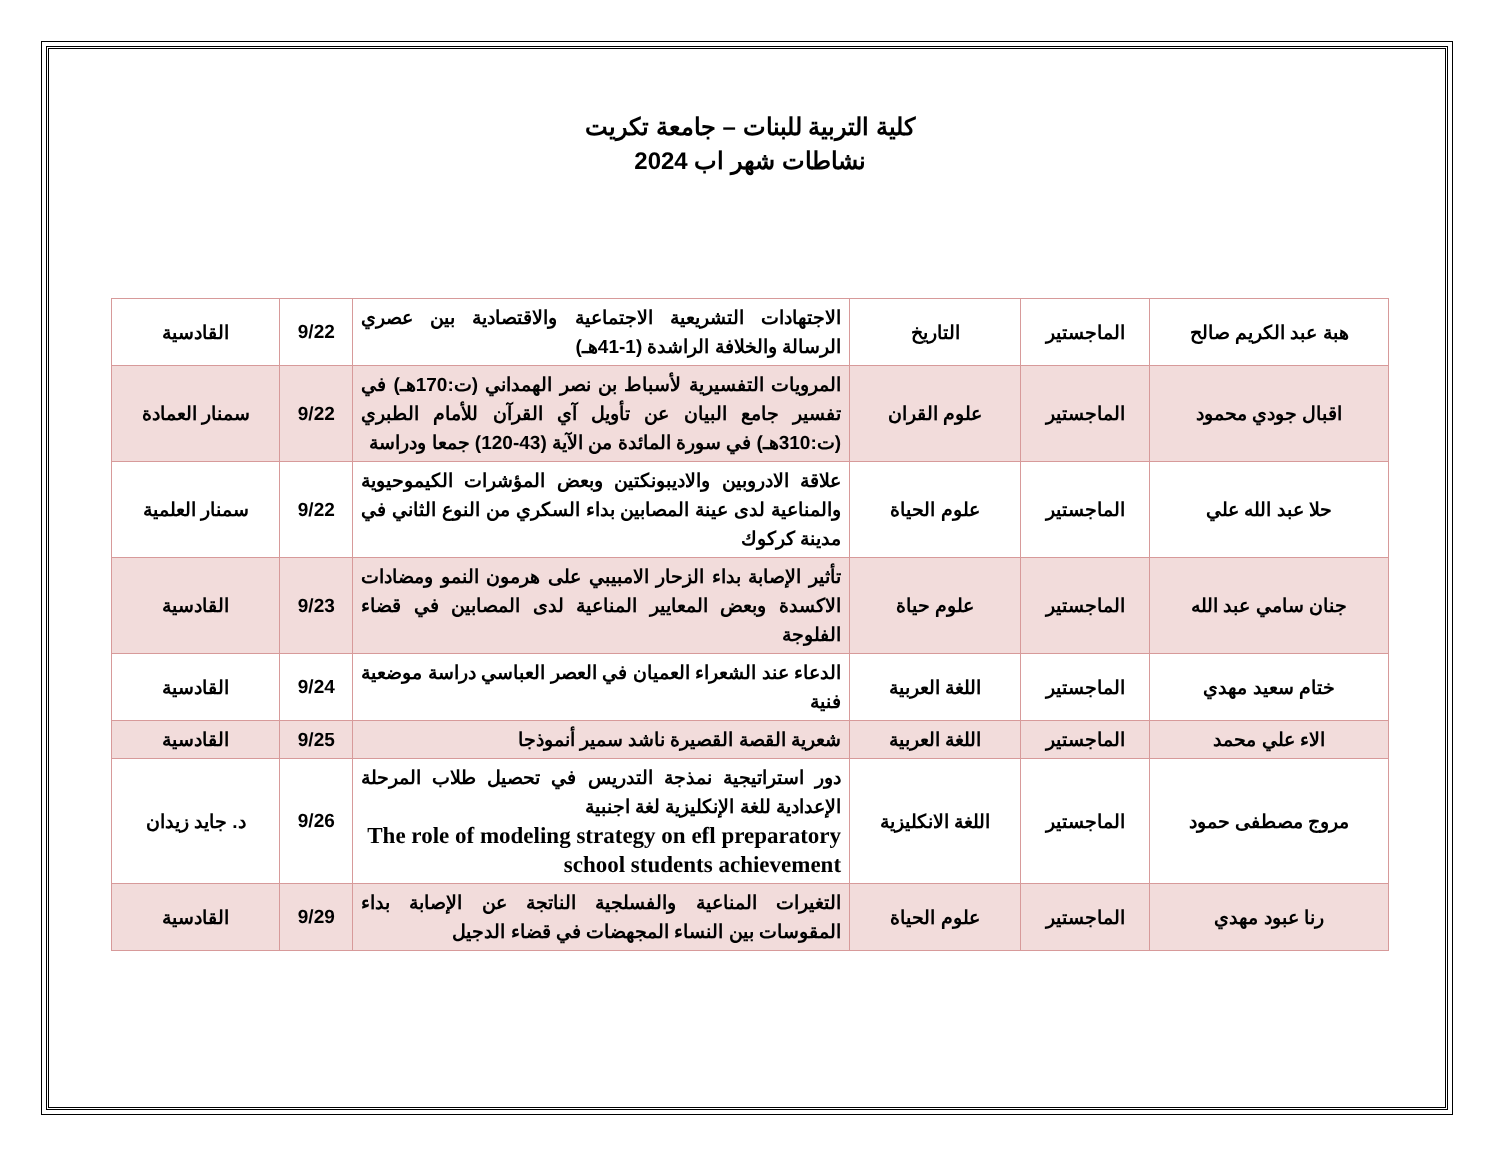كلية التربية للبنات – جامعة تكريت
نشاطات شهر اب 2024
| هبة عبد الكريم صالح | الماجستير | التاريخ | الاجتهادات التشريعية الاجتماعية والاقتصادية بين عصري الرسالة والخلافة الراشدة (1-41هـ) | 9/22 | القادسية |
| اقبال جودي محمود | الماجستير | علوم القران | المرويات التفسيرية لأسباط بن نصر الهمداني (ت:170هـ) في تفسير جامع البيان عن تأويل آي القرآن للأمام الطبري (ت:310هـ) في سورة المائدة من الآية (43-120) جمعا ودراسة | 9/22 | سمنار العمادة |
| حلا عبد الله علي | الماجستير | علوم الحياة | علاقة الادروبين والاديبونكتين وبعض المؤشرات الكيموحيوية والمناعية لدى عينة المصابين بداء السكري من النوع الثاني في مدينة كركوك | 9/22 | سمنار العلمية |
| جنان سامي عبد الله | الماجستير | علوم حياة | تأثير الإصابة بداء الزحار الامبيبي على هرمون النمو ومضادات الاكسدة وبعض المعايير المناعية لدى المصابين في قضاء الفلوجة | 9/23 | القادسية |
| ختام سعيد مهدي | الماجستير | اللغة العربية | الدعاء عند الشعراء العميان في العصر العباسي دراسة موضعية فنية | 9/24 | القادسية |
| الاء علي محمد | الماجستير | اللغة العربية | شعرية القصة القصيرة ناشد سمير أنموذجا | 9/25 | القادسية |
| مروج مصطفى حمود | الماجستير | اللغة الانكليزية | دور استراتيجية نمذجة التدريس في تحصيل طلاب المرحلة الإعدادية للغة الإنكليزية لغة اجنبية The role of modeling strategy on efl preparatory school students achievement | 9/26 | د. جايد زيدان |
| رنا عبود مهدي | الماجستير | علوم الحياة | التغيرات المناعية والفسلجية الناتجة عن الإصابة بداء المقوسات بين النساء المجهضات في قضاء الدجيل | 9/29 | القادسية |